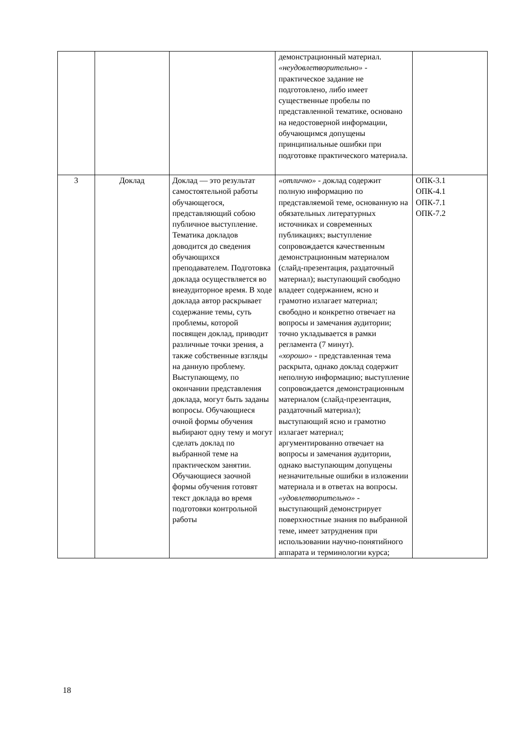| | | | демонстрационный материал. «неудовлетворительно» - практическое задание не подготовлено, либо имеет существенные пробелы по представленной тематике, основано на недостоверной информации, обучающимся допущены принципиальные ошибки при подготовке практического материала. | |
| 3 | Доклад | Доклад — это результат самостоятельной работы обучающегося, представляющий собою публичное выступление. Тематика докладов доводится до сведения обучающихся преподавателем. Подготовка доклада осуществляется во внеаудиторное время. В ходе доклада автор раскрывает содержание темы, суть проблемы, которой посвящен доклад, приводит различные точки зрения, а также собственные взгляды на данную проблему. Выступающему, по окончании представления доклада, могут быть заданы вопросы. Обучающиеся очной формы обучения выбирают одну тему и могут сделать доклад по выбранной теме на практическом занятии. Обучающиеся заочной формы обучения готовят текст доклада во время подготовки контрольной работы | «отлично» - доклад содержит полную информацию по представляемой теме, основанную на обязательных литературных источниках и современных публикациях; выступление сопровождается качественным демонстрационным материалом (слайд-презентация, раздаточный материал); выступающий свободно владеет содержанием, ясно и грамотно излагает материал; свободно и конкретно отвечает на вопросы и замечания аудитории; точно укладывается в рамки регламента (7 минут). «хорошо» - представленная тема раскрыта, однако доклад содержит неполную информацию; выступление сопровождается демонстрационным материалом (слайд-презентация, раздаточный материал); выступающий ясно и грамотно излагает материал; аргументированно отвечает на вопросы и замечания аудитории, однако выступающим допущены незначительные ошибки в изложении материала и в ответах на вопросы. «удовлетворительно» - выступающий демонстрирует поверхностные знания по выбранной теме, имеет затруднения при использовании научно-понятийного аппарата и терминологии курса; | ОПК-3.1 ОПК-4.1 ОПК-7.1 ОПК-7.2 |
18